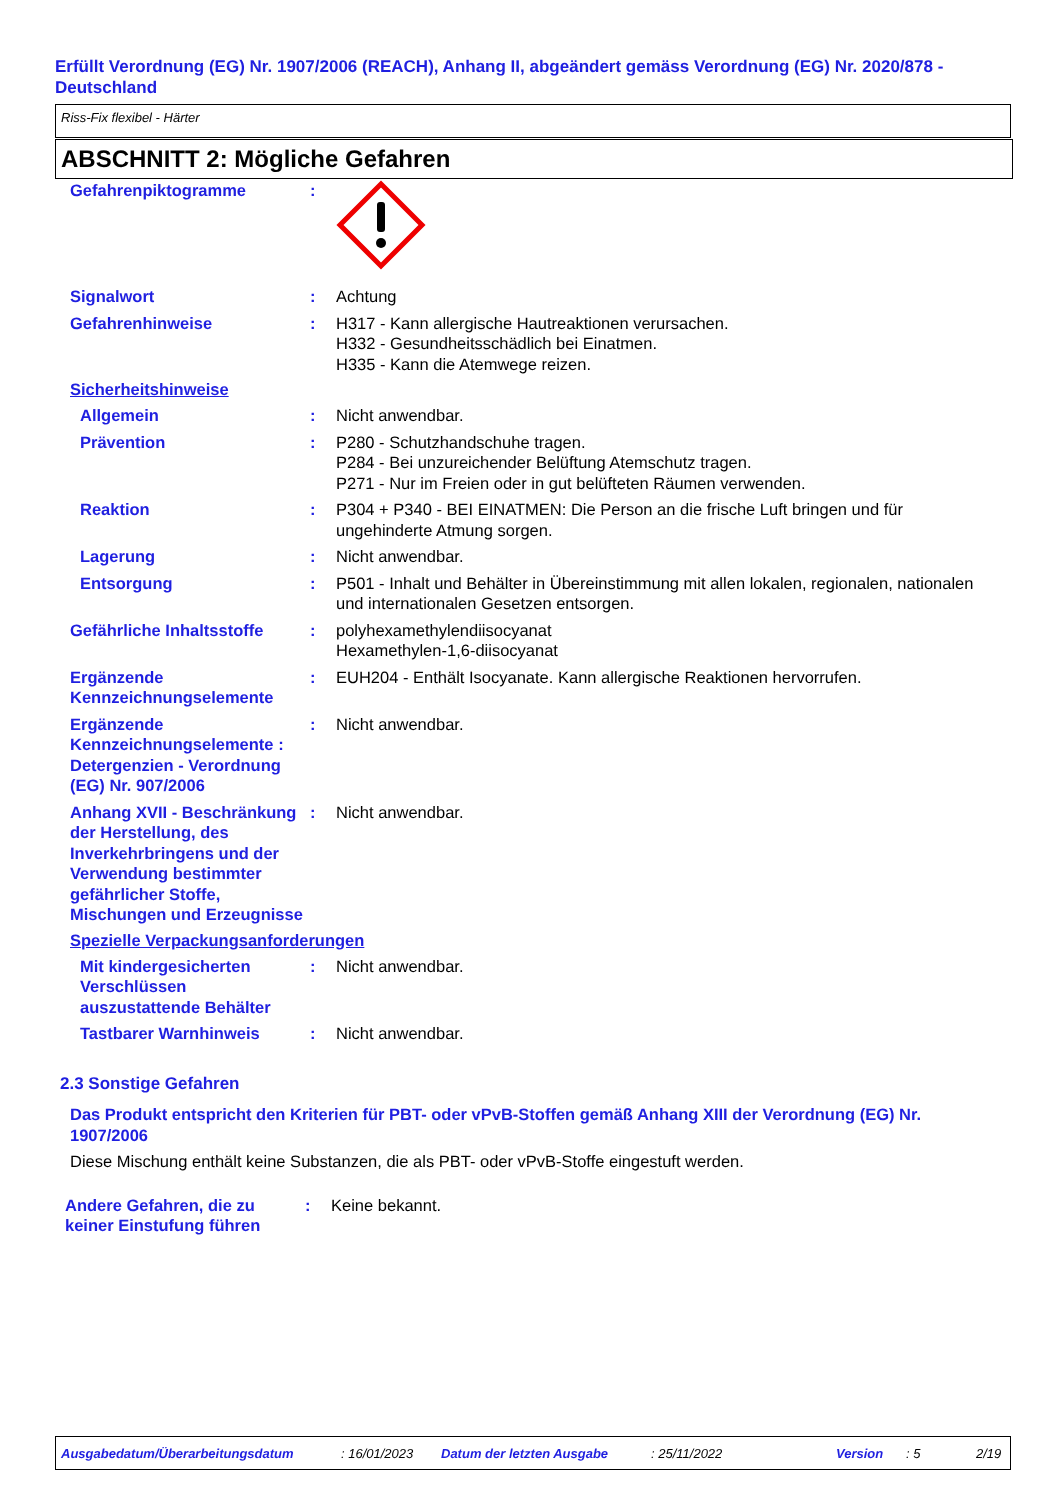Erfüllt Verordnung (EG) Nr. 1907/2006 (REACH), Anhang II, abgeändert gemäss Verordnung (EG) Nr. 2020/878 - Deutschland
Riss-Fix flexibel - Härter
ABSCHNITT 2: Mögliche Gefahren
Gefahrenpiktogramme :
Signalwort : Achtung
Gefahrenhinweise : H317 - Kann allergische Hautreaktionen verursachen.
H332 - Gesundheitsschädlich bei Einatmen.
H335 - Kann die Atemwege reizen.
Sicherheitshinweise
Allgemein : Nicht anwendbar.
Prävention : P280 - Schutzhandschuhe tragen.
P284 - Bei unzureichender Belüftung Atemschutz tragen.
P271 - Nur im Freien oder in gut belüfteten Räumen verwenden.
Reaktion : P304 + P340 - BEI EINATMEN: Die Person an die frische Luft bringen und für ungehinderte Atmung sorgen.
Lagerung : Nicht anwendbar.
Entsorgung : P501 - Inhalt und Behälter in Übereinstimmung mit allen lokalen, regionalen, nationalen und internationalen Gesetzen entsorgen.
Gefährliche Inhaltsstoffe
: polyhexamethylendiisocyanat
Hexamethylen-1,6-diisocyanat
Ergänzende Kennzeichnungselemente
: EUH204 - Enthält Isocyanate. Kann allergische Reaktionen hervorrufen.
Ergänzende Kennzeichnungselemente : Detergenzien - Verordnung (EG) Nr. 907/2006
: Nicht anwendbar.
Anhang XVII - Beschränkung der Herstellung, des Inverkehrbringens und der Verwendung bestimmter gefährlicher Stoffe, Mischungen und Erzeugnisse
: Nicht anwendbar.
Spezielle Verpackungsanforderungen
Mit kindergesicherten Verschlüssen auszustattende Behälter
: Nicht anwendbar.
Tastbarer Warnhinweis : Nicht anwendbar.
2.3 Sonstige Gefahren
Das Produkt entspricht den Kriterien für PBT- oder vPvB-Stoffen gemäß Anhang XIII der Verordnung (EG) Nr. 1907/2006
Diese Mischung enthält keine Substanzen, die als PBT- oder vPvB-Stoffe eingestuft werden.
Andere Gefahren, die zu keiner Einstufung führen
: Keine bekannt.
Ausgabedatum/Überarbeitungsdatum: 16/01/2023 Datum der letzten Ausgabe: 25/11/2022 Version: 5 2/19